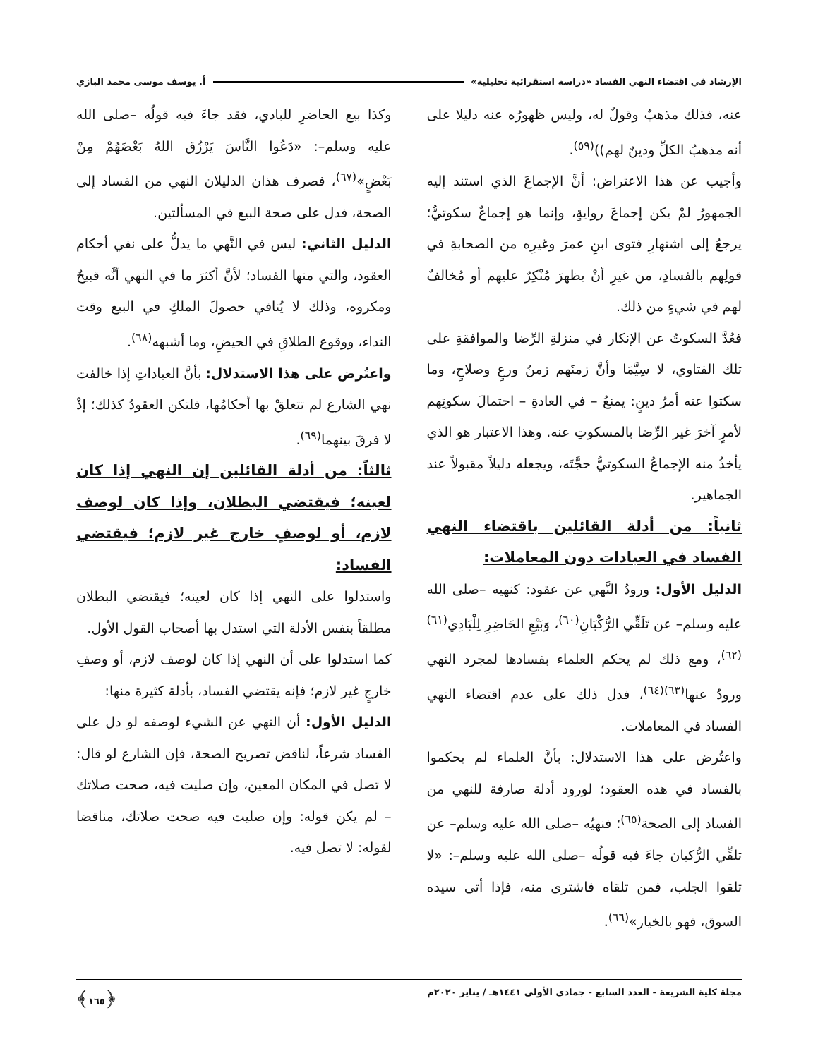الإرشاد في اقتضاء النهي الفساد «دراسة استقرائية تحليلية» أ. يوسف موسى محمد البازي
عنه، فذلك مذهبٌ وقولٌ له، وليس ظهورُه عنه دليلا على أنه مذهبُ الكلِّ ودينٌ لهم))<sup>(٥٩)</sup>.
وأجيب عن هذا الاعتراض: أنَّ الإجماعَ الذي استند إليه الجمهورُ لمْ يكن إجماعَ روايةٍ، وإنما هو إجماعٌ سكوتيٌّ؛ يرجعُ إلى اشتهارِ فتوى ابنِ عمرَ وغيرِه من الصحابةِ في قولِهم بالفسادِ، من غيرِ أنْ يظهرَ مُنْكِرٌ عليهم أو مُخالفٌ لهم في شيءٍ من ذلك.
فعُدَّ السكوتُ عن الإنكار في منزلةِ الرِّضا والموافقةِ على تلك الفتاوي، لا سِيَّمَا وأنَّ زمنَهم زمنُ ورعٍ وصلاحٍ، وما سكتوا عنه أمرُ دينٍ: يمنعُ – في العادةِ – احتمالَ سكوتِهم لأمرٍ آخرَ غير الرِّضا بالمسكوتِ عنه. وهذا الاعتبار هو الذي يأخذُ منه الإجماعُ السكوتيُّ حجَّتَه، ويجعله دليلاً مقبولاً عند الجماهير.
ثانياً: من أدلة القائلين باقتضاء النهي الفساد في العبادات دون المعاملات:
الدليل الأول: ورودُ النَّهي عن عقود: كنهيه –صلى الله عليه وسلم– عن تَلَقِّي الرُّكْبَانِ<sup>(٦٠)</sup>، وَبَيْعِ الحَاضِرِ لِلْبَادِي<sup>(٦١)(٦٢)</sup>، ومع ذلك لم يحكم العلماء بفسادها لمجرد النهي ورودُ عنها<sup>(٦٣)(٦٤)</sup>، فدل ذلك على عدم اقتضاء النهي الفساد في المعاملات.
واعتُرض على هذا الاستدلال: بأنَّ العلماء لم يحكموا بالفساد في هذه العقود؛ لورود أدلة صارفة للنهي من الفساد إلى الصحة<sup>(٦٥)</sup>؛ فنهيُه –صلى الله عليه وسلم– عن تلقِّي الرُّكبان جاءَ فيه قولُه –صلى الله عليه وسلم–: «لا تلقوا الجلب، فمن تلقاه فاشترى منه، فإذا أتى سيده السوق، فهو بالخيار»<sup>(٦٦)</sup>.
وكذا بيع الحاضرِ للبادي، فقد جاءَ فيه قولُه –صلى الله عليه وسلم–: «دَعُوا النَّاسَ يَرْزُق اللهُ بَعْضَهُمْ مِنْ بَعْضٍ»<sup>(٦٧)</sup>، فصرف هذان الدليلان النهي من الفساد إلى الصحة، فدل على صحة البيع في المسألتين.
الدليل الثاني: ليس في النَّهي ما يدلُّ على نفي أحكام العقود، والتي منها الفساد؛ لأنَّ أكثرَ ما في النهي أنَّه قبيحٌ ومكروه، وذلك لا يُنافي حصولَ الملكِ في البيع وقت النداء، ووقوع الطلاقِ في الحيضِ، وما أشبهه<sup>(٦٨)</sup>.
واعتُرض على هذا الاستدلال: بأنَّ العباداتِ إذا خالفت نهي الشارع لم تتعلقْ بها أحكامُها، فلتكن العقودُ كذلك؛ إذْ لا فرقَ بينهما<sup>(٦٩)</sup>.
ثالثاً: من أدلة القائلين إن النهي إذا كان لعينه؛ فيقتضي البطلان، وإذا كان لوصف لازم، أو لوصفٍ خارج غير لازم؛ فيقتضي الفساد:
واستدلوا على النهي إذا كان لعينه؛ فيقتضي البطلان مطلقاً بنفس الأدلة التي استدل بها أصحاب القول الأول.
كما استدلوا على أن النهي إذا كان لوصف لازم، أو وصفِ خارجٍ غير لازم؛ فإنه يقتضي الفساد، بأدلة كثيرة منها:
الدليل الأول: أن النهي عن الشيء لوصفه لو دل على الفساد شرعاً، لناقض تصريح الصحة، فإن الشارع لو قال: لا تصل في المكان المعين، وإن صليت فيه، صحت صلاتك – لم يكن قوله: وإن صليت فيه صحت صلاتك، مناقضا لقوله: لا تصل فيه.
مجلة كلية الشريعة - العدد السابع - جمادى الأولى ١٤٤١هـ / يناير ٢٠٢٠م ﴿١٦٥﴾